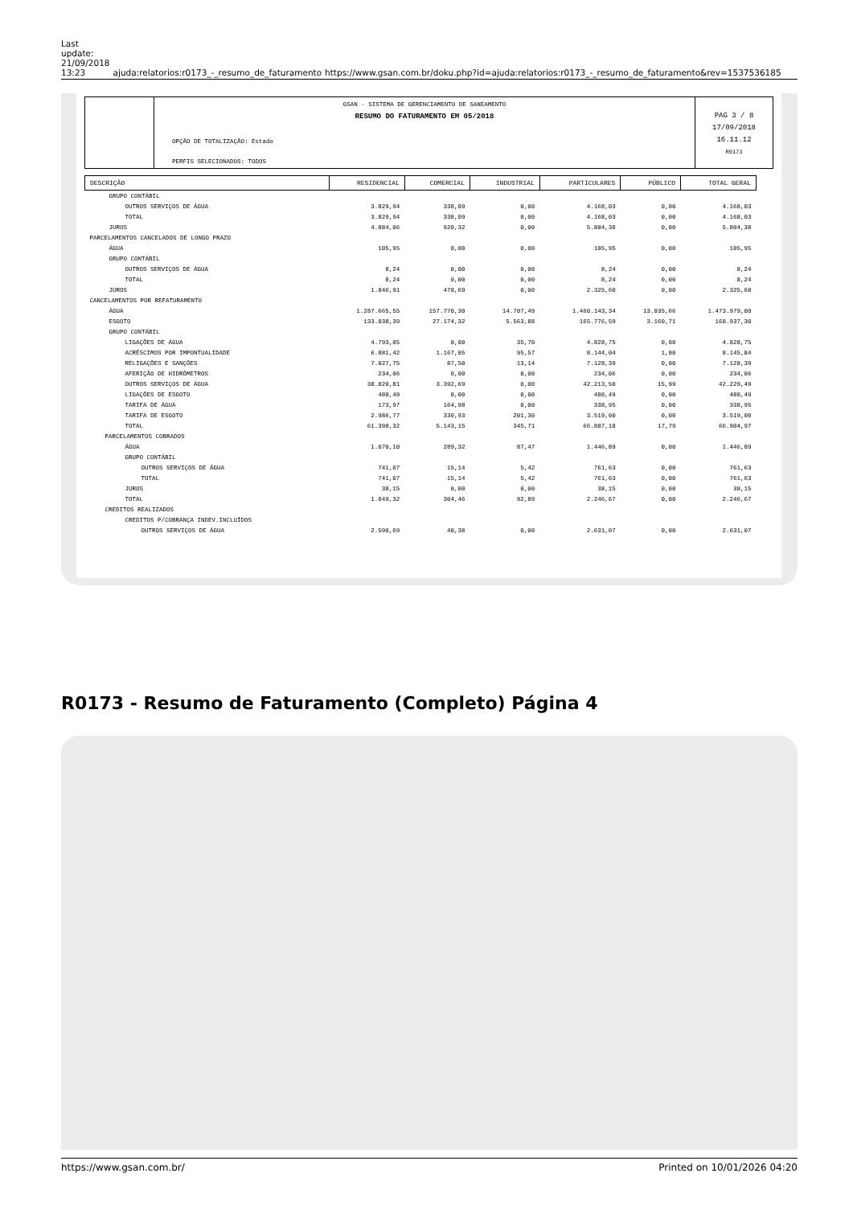Last
update:
21/09/2018
13:23
ajuda:relatorios:r0173_-_resumo_de_faturamento
https://www.gsan.com.br/doku.php?id=ajuda:relatorios:r0173_-_resumo_de_faturamento&rev=1537536185
GSAN - SISTEMA DE GERENCIAMENTO DE SANEAMENTO
RESUMO DO FATURAMENTO EM 05/2018
OPÇÃO DE TOTALIZAÇÃO: Estado
PERFIS SELECIONADOS: TODOS
PAG 3 / 8
17/09/2018
16.11.12
R0173
| DESCRIÇÃO | RESIDENCIAL | COMERCIAL | INDUSTRIAL | PARTICULARES | PÚBLICO | TOTAL GERAL |
| --- | --- | --- | --- | --- | --- | --- |
| GRUPO CONTÁBIL | | | | | | |
| OUTROS SERVIÇOS DE ÁGUA | 3.829,94 | 338,09 | 0,00 | 4.168,03 | 0,00 | 4.168,03 |
| TOTAL | 3.829,94 | 338,09 | 0,00 | 4.168,03 | 0,00 | 4.168,03 |
| JUROS | 4.884,06 | 920,32 | 0,00 | 5.804,38 | 0,00 | 5.804,38 |
| PARCELAMENTOS CANCELADOS DE LONGO PRAZO | | | | | | |
| ÁGUA | 105,95 | 0,00 | 0,00 | 105,95 | 0,00 | 105,95 |
| GRUPO CONTÁBIL | | | | | | |
| OUTROS SERVIÇOS DE ÁGUA | 8,24 | 0,00 | 0,00 | 8,24 | 0,00 | 8,24 |
| TOTAL | 8,24 | 0,00 | 0,00 | 8,24 | 0,00 | 8,24 |
| JUROS | 1.846,91 | 478,69 | 0,00 | 2.325,60 | 0,00 | 2.325,60 |
| CANCELAMENTOS POR REFATURAMENTO | | | | | | |
| ÁGUA | 1.287.665,55 | 157.770,30 | 14.707,49 | 1.460.143,34 | 13.835,66 | 1.473.979,00 |
| ESGOTO | 133.038,39 | 27.174,32 | 5.563,88 | 165.776,59 | 3.160,71 | 168.937,30 |
| GRUPO CONTÁBIL | | | | | | |
| LIGAÇÕES DE ÁGUA | 4.793,05 | 0,00 | 35,70 | 4.828,75 | 0,00 | 4.828,75 |
| ACRÉSCIMOS POR IMPONTUALIDADE | 6.881,42 | 1.167,05 | 95,57 | 8.144,04 | 1,80 | 8.145,84 |
| RELIGAÇÕES E SANÇÕES | 7.027,75 | 87,50 | 13,14 | 7.128,39 | 0,00 | 7.128,39 |
| AFERIÇÃO DE HIDRÔMETROS | 234,06 | 0,00 | 0,00 | 234,06 | 0,00 | 234,06 |
| OUTROS SERVIÇOS DE ÁGUA | 38.820,81 | 3.392,69 | 0,00 | 42.213,50 | 15,99 | 42.229,49 |
| LIGAÇÕES DE ESGOTO | 480,49 | 0,00 | 0,00 | 480,49 | 0,00 | 480,49 |
| TARIFA DE ÁGUA | 173,97 | 164,98 | 0,00 | 338,95 | 0,00 | 338,95 |
| TARIFA DE ESGOTO | 2.986,77 | 330,93 | 201,30 | 3.519,00 | 0,00 | 3.519,00 |
| TOTAL | 61.398,32 | 5.143,15 | 345,71 | 66.887,18 | 17,79 | 66.904,97 |
| PARCELAMENTOS COBRADOS | | | | | | |
| ÁGUA | 1.070,10 | 289,32 | 87,47 | 1.446,89 | 0,00 | 1.446,89 |
| GRUPO CONTÁBIL | | | | | | |
| OUTROS SERVIÇOS DE ÁGUA | 741,07 | 15,14 | 5,42 | 761,63 | 0,00 | 761,63 |
| TOTAL | 741,07 | 15,14 | 5,42 | 761,63 | 0,00 | 761,63 |
| JUROS | 38,15 | 0,00 | 0,00 | 38,15 | 0,00 | 38,15 |
| TOTAL | 1.849,32 | 304,46 | 92,89 | 2.246,67 | 0,00 | 2.246,67 |
| CREDITOS REALIZADOS | | | | | | |
| CREDITOS P/COBRANÇA INDEV.INCLUÍDOS | | | | | | |
| OUTROS SERVIÇOS DE ÁGUA | 2.590,69 | 40,38 | 0,00 | 2.631,07 | 0,00 | 2.631,07 |
R0173 - Resumo de Faturamento (Completo) Página 4
https://www.gsan.com.br/ Printed on 10/01/2026 04:20